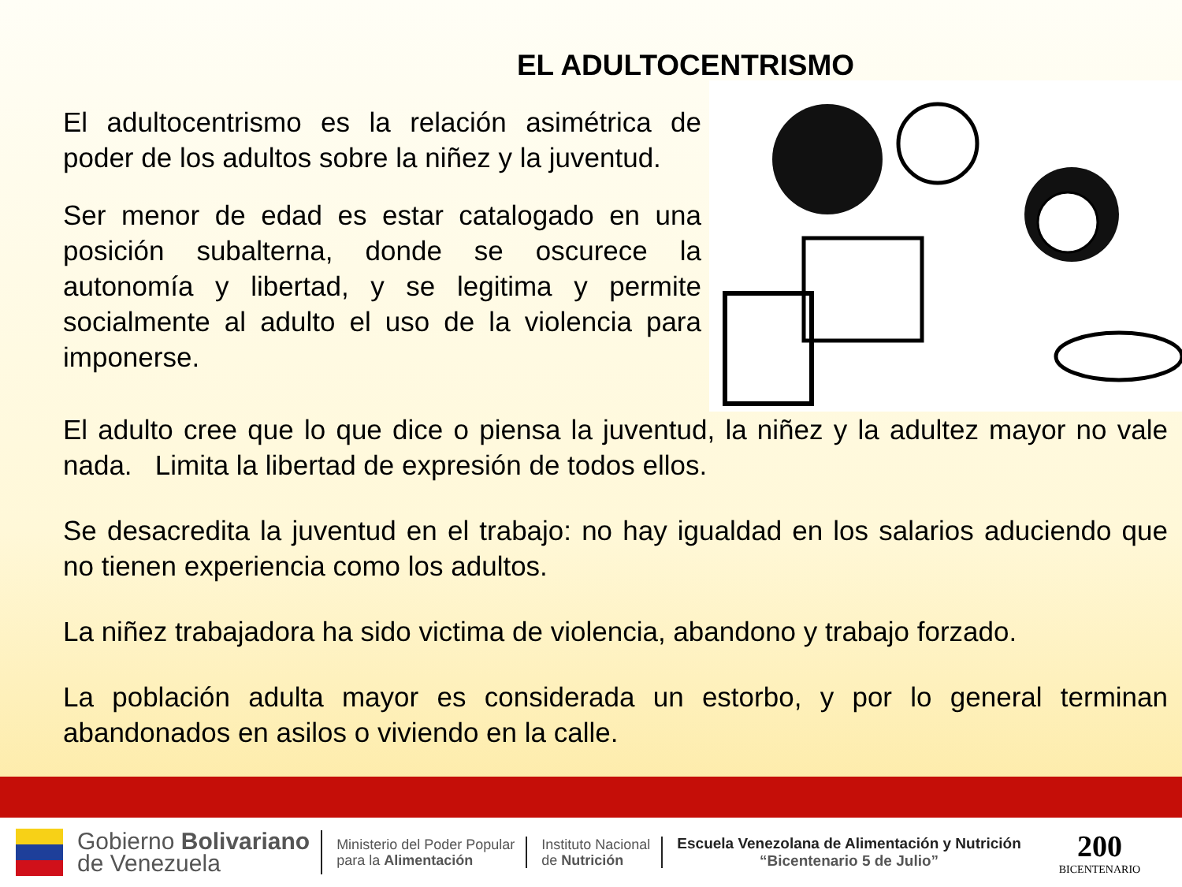EL ADULTOCENTRISMO
El adultocentrismo es la relación asimétrica de poder de los adultos sobre la niñez y la juventud.
Ser menor de edad es estar catalogado en una posición subalterna, donde se oscurece la autonomía y libertad, y se legitima y permite socialmente al adulto el uso de la violencia para imponerse.
El adulto cree que lo que dice o piensa la juventud, la niñez y la adultez mayor no vale nada. Limita la libertad de expresión de todos ellos.
Se desacredita la juventud en el trabajo: no hay igualdad en los salarios aduciendo que no tienen experiencia como los adultos.
La niñez trabajadora ha sido victima de violencia, abandono y trabajo forzado.
La población adulta mayor es considerada un estorbo, y por lo general terminan abandonados en asilos o viviendo en la calle.
Gobierno Bolivariano
de Venezuela
Ministerio del Poder Popular
para la Alimentación
Instituto Nacional
de Nutrición
Escuela Venezolana de Alimentación y Nutrición
“Bicentenario 5 de Julio”
200
BICENTENARIO